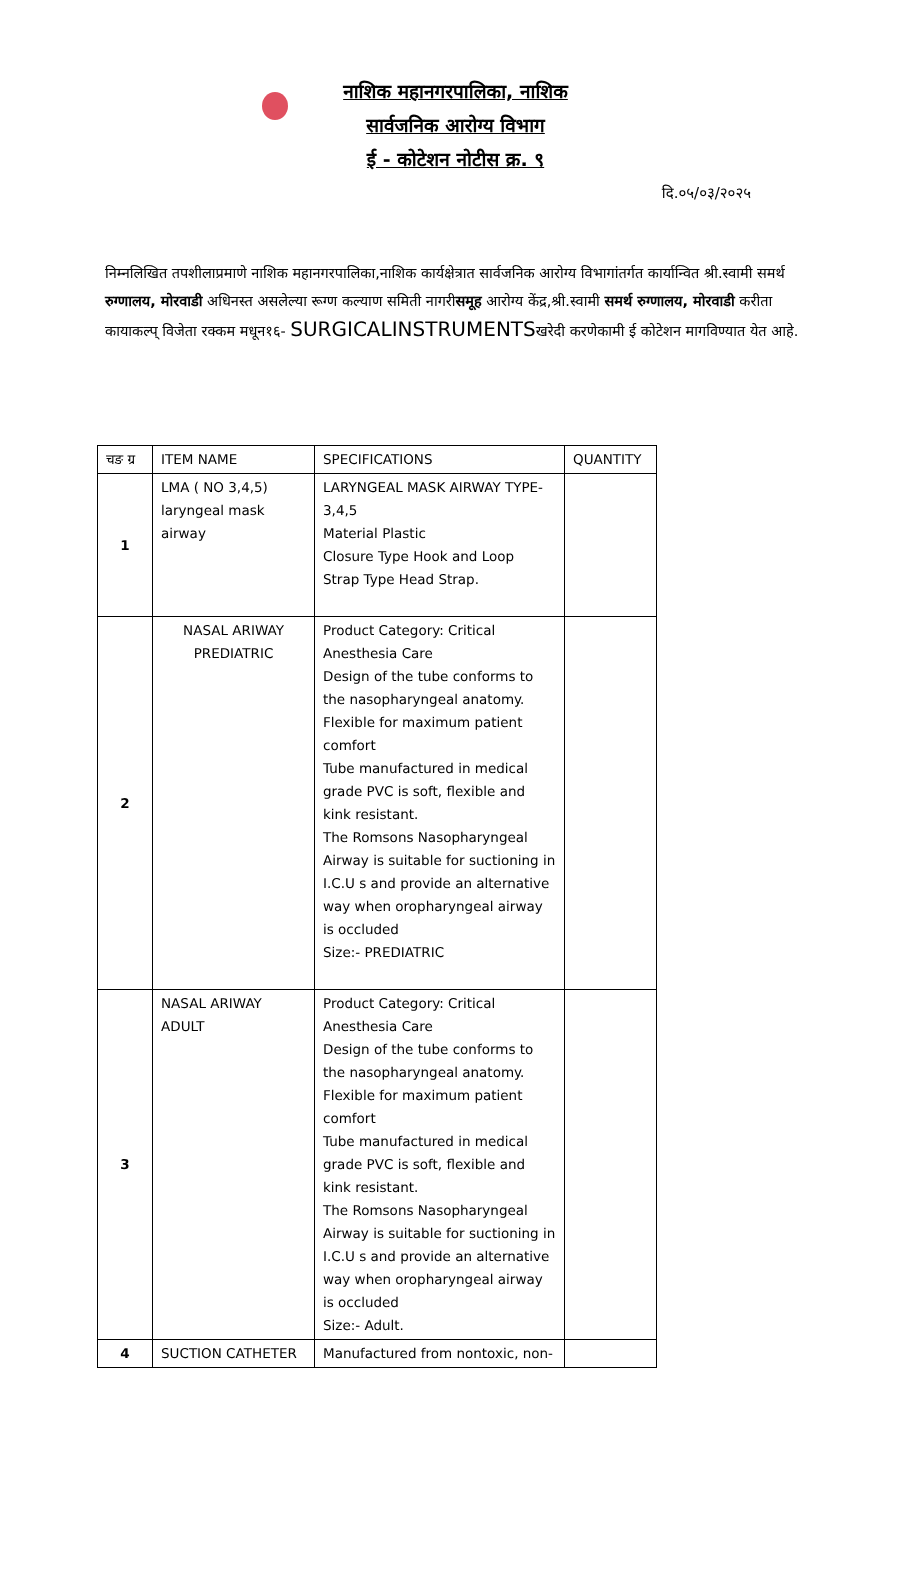नाशिक महानगरपालिका, नाशिक
सार्वजनिक आरोग्य विभाग
ई - कोटेशन नोटीस क्र. ९
दि.०५/०३/२०२५
निम्नलिखित तपशीलाप्रमाणे नाशिक महानगरपालिका,नाशिक कार्यक्षेत्रात सार्वजनिक आरोग्य विभागांतर्गत कार्यान्वित श्री.स्वामी समर्थ रुग्णालय, मोरवाडी अधिनस्त असलेल्या रूग्ण कल्याण समिती नागरीसमूह आरोग्य केंद्र,श्री.स्वामी समर्थ रुग्णालय, मोरवाडी करीता कायाकल्प् विजेता रक्कम मधून१६- SURGICALINSTRUMENTSखरेदी करणेकामी ई कोटेशन मागविण्यात येत आहे.
| चङ ग्र | ITEM NAME | SPECIFICATIONS | QUANTITY |
| --- | --- | --- | --- |
| 1 | LMA ( NO 3,4,5) laryngeal mask airway | LARYNGEAL MASK AIRWAY TYPE-3,4,5 Material Plastic Closure Type Hook and Loop Strap Type Head Strap. | |
| 2 | NASAL ARIWAY PREDIATRIC | Product Category: Critical Anesthesia Care Design of the tube conforms to the nasopharyngeal anatomy. Flexible for maximum patient comfort Tube manufactured in medical grade PVC is soft, flexible and kink resistant. The Romsons Nasopharyngeal Airway is suitable for suctioning in I.C.U s and provide an alternative way when oropharyngeal airway is occluded Size:- PREDIATRIC | |
| 3 | NASAL ARIWAY ADULT | Product Category: Critical Anesthesia Care Design of the tube conforms to the nasopharyngeal anatomy. Flexible for maximum patient comfort Tube manufactured in medical grade PVC is soft, flexible and kink resistant. The Romsons Nasopharyngeal Airway is suitable for suctioning in I.C.U s and provide an alternative way when oropharyngeal airway is occluded Size:- Adult. | |
| 4 | SUCTION CATHETER | Manufactured from nontoxic, non- | |